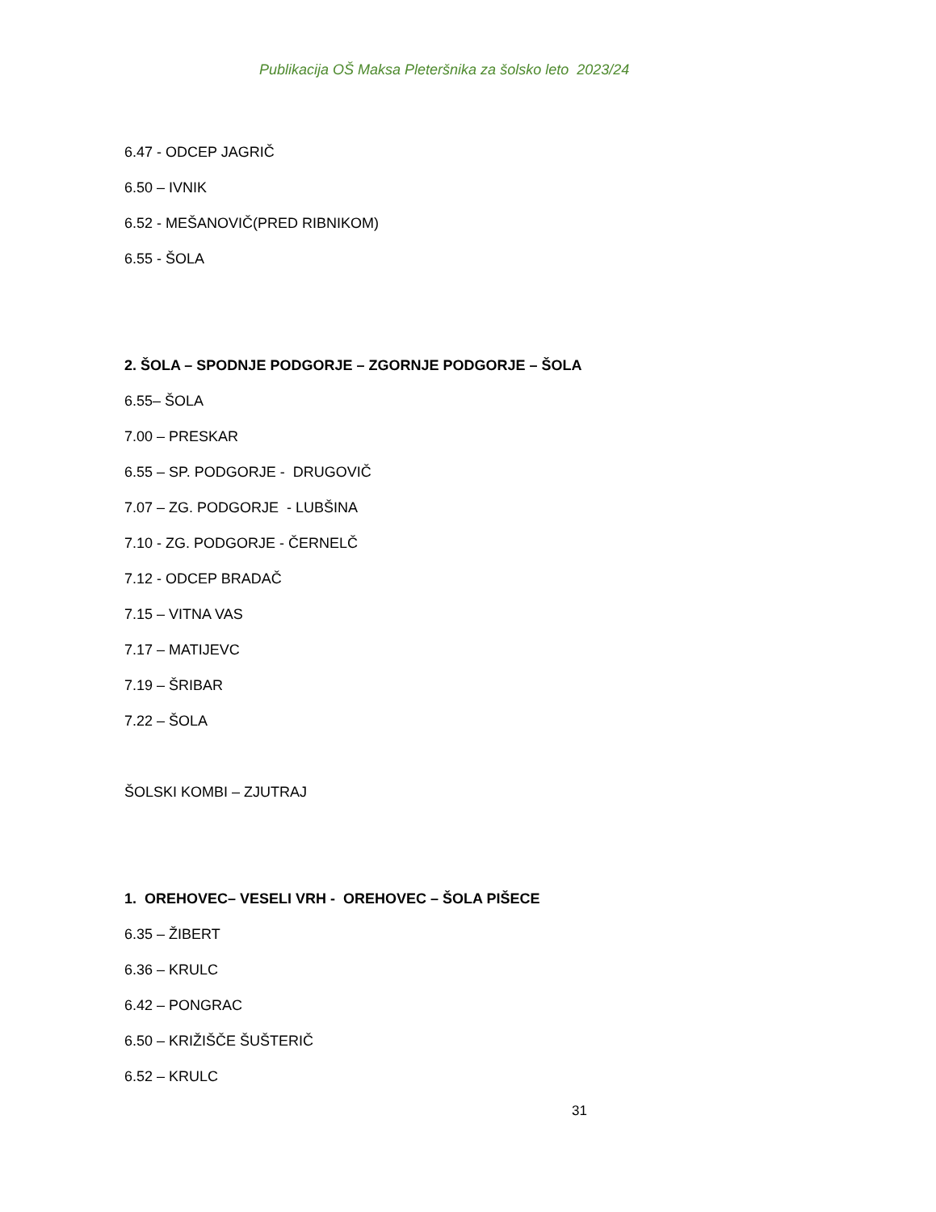Publikacija OŠ Maksa Pleteršnika za šolsko leto 2023/24
6.47 - ODCEP JAGRIČ
6.50 – IVNIK
6.52 - MEŠANOVIČ(PRED RIBNIKOM)
6.55 - ŠOLA
2. ŠOLA – SPODNJE PODGORJE – ZGORNJE PODGORJE – ŠOLA
6.55– ŠOLA
7.00 – PRESKAR
6.55 – SP. PODGORJE - DRUGOVIČ
7.07 – ZG. PODGORJE - LUBŠINA
7.10 - ZG. PODGORJE - ČERNELČ
7.12 - ODCEP BRADAČ
7.15 – VITNA VAS
7.17 – MATIJEVC
7.19 – ŠRIBAR
7.22 – ŠOLA
ŠOLSKI KOMBI – ZJUTRAJ
1. OREHOVEC– VESELI VRH - OREHOVEC – ŠOLA PIŠECE
6.35 – ŽIBERT
6.36 – KRULC
6.42 – PONGRAC
6.50 – KRIŽIŠČE ŠUŠTERIČ
6.52 – KRULC
31